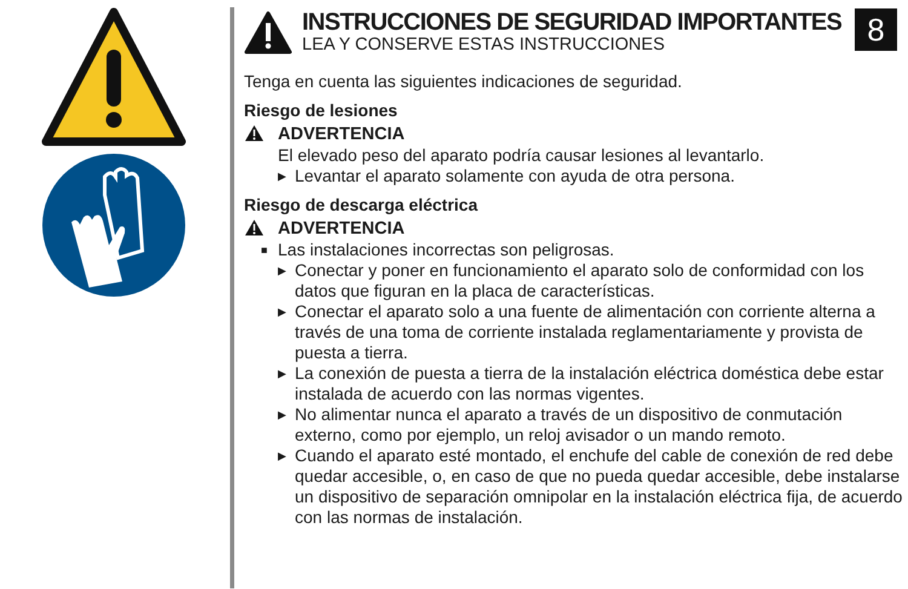8
INSTRUCCIONES DE SEGURIDAD IMPORTANTES
LEA Y CONSERVE ESTAS INSTRUCCIONES
Tenga en cuenta las siguientes indicaciones de seguridad.
Riesgo de lesiones
ADVERTENCIA
El elevado peso del aparato podría causar lesiones al levantarlo.
▶ Levantar el aparato solamente con ayuda de otra persona.
Riesgo de descarga eléctrica
ADVERTENCIA
■ Las instalaciones incorrectas son peligrosas.
▶ Conectar y poner en funcionamiento el aparato solo de conformidad con los datos que figuran en la placa de características.
▶ Conectar el aparato solo a una fuente de alimentación con corriente alterna a través de una toma de corriente instalada reglamentariamente y provista de puesta a tierra.
▶ La conexión de puesta a tierra de la instalación eléctrica doméstica debe estar instalada de acuerdo con las normas vigentes.
▶ No alimentar nunca el aparato a través de un dispositivo de conmutación externo, como por ejemplo, un reloj avisador o un mando remoto.
▶ Cuando el aparato esté montado, el enchufe del cable de conexión de red debe quedar accesible, o, en caso de que no pueda quedar accesible, debe instalarse un dispositivo de separación omnipolar en la instalación eléctrica fija, de acuerdo con las normas de instalación.